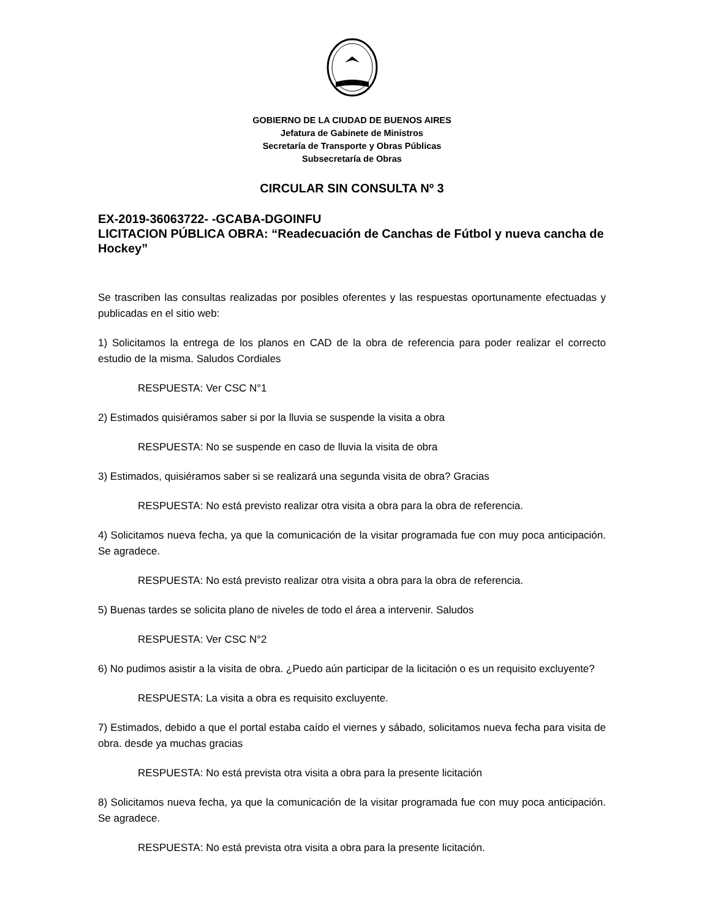GOBIERNO DE LA CIUDAD DE BUENOS AIRES
Jefatura de Gabinete de Ministros
Secretaría de Transporte y Obras Públicas
Subsecretaría de Obras
CIRCULAR SIN CONSULTA Nº 3
EX-2019-36063722- -GCABA-DGOINFU
LICITACION PÚBLICA OBRA: “Readecuación de Canchas de Fútbol y nueva cancha de Hockey”
Se trascriben las consultas realizadas por posibles oferentes y las respuestas oportunamente efectuadas y publicadas en el sitio web:
1) Solicitamos la entrega de los planos en CAD de la obra de referencia para poder realizar el correcto estudio de la misma. Saludos Cordiales
RESPUESTA: Ver CSC N°1
2) Estimados quisiéramos saber si por la lluvia se suspende la visita a obra
RESPUESTA: No se suspende en caso de lluvia la visita de obra
3) Estimados, quisiéramos saber si se realizará una segunda visita de obra? Gracias
RESPUESTA: No está previsto realizar otra visita a obra para la obra de referencia.
4) Solicitamos nueva fecha, ya que la comunicación de la visitar programada fue con muy poca anticipación. Se agradece.
RESPUESTA: No está previsto realizar otra visita a obra para la obra de referencia.
5) Buenas tardes se solicita plano de niveles de todo el área a intervenir. Saludos
RESPUESTA: Ver CSC N°2
6) No pudimos asistir a la visita de obra. ¿Puedo aún participar de la licitación o es un requisito excluyente?
RESPUESTA: La visita a obra es requisito excluyente.
7) Estimados, debido a que el portal estaba caído el viernes y sábado, solicitamos nueva fecha para visita de obra. desde ya muchas gracias
RESPUESTA: No está prevista otra visita a obra para la presente licitación
8) Solicitamos nueva fecha, ya que la comunicación de la visitar programada fue con muy poca anticipación. Se agradece.
RESPUESTA: No está prevista otra visita a obra para la presente licitación.